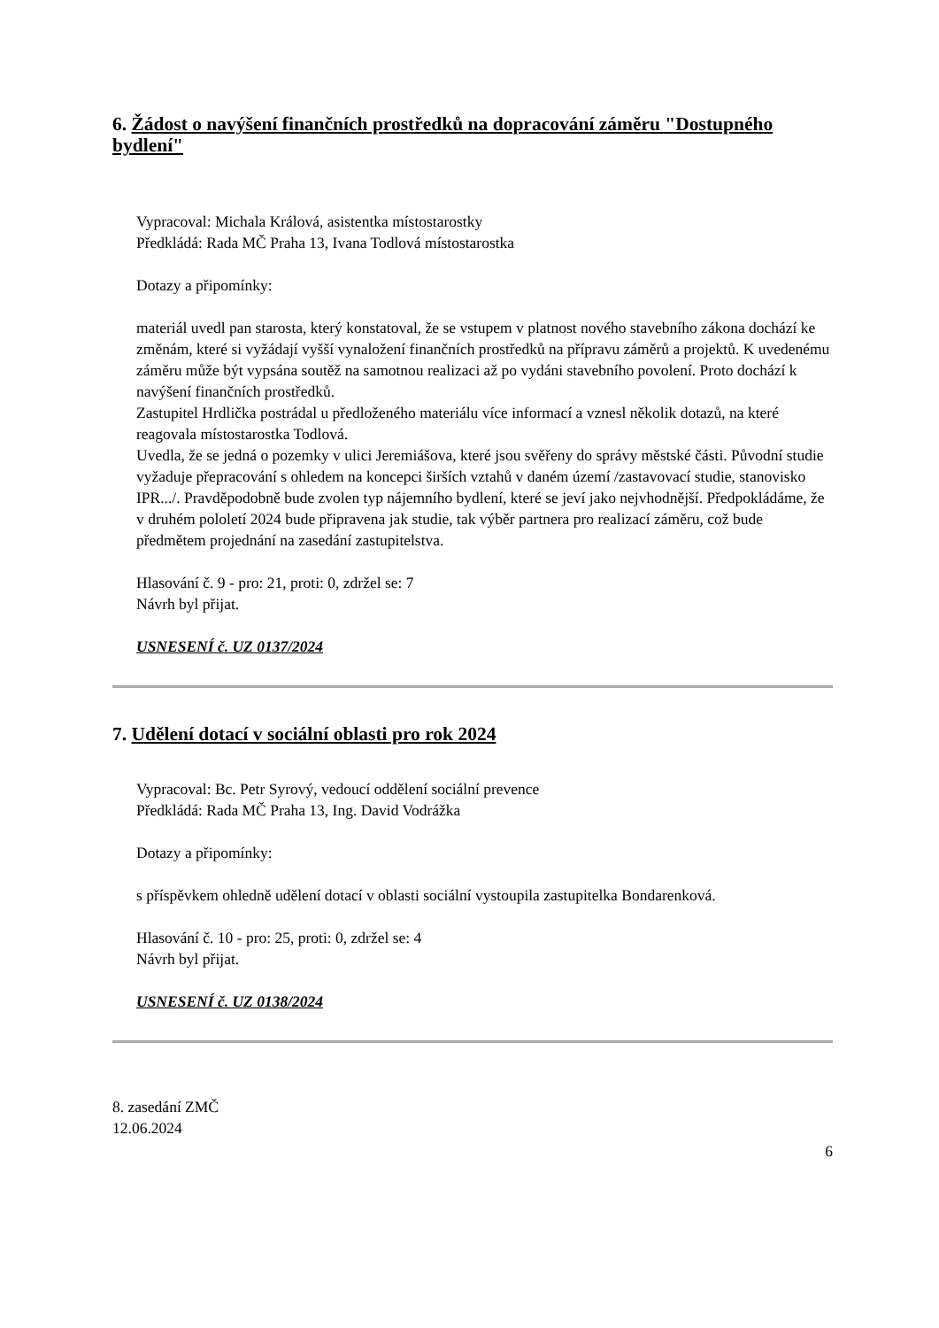6. Žádost o navýšení finančních prostředků na dopracování záměru "Dostupného bydlení"
Vypracoval: Michala Králová, asistentka místostarostky
Předkládá: Rada MČ Praha 13, Ivana Todlová místostarostka
Dotazy a připomínky:
materiál uvedl pan starosta, který konstatoval, že se vstupem v platnost nového stavebního zákona dochází ke změnám, které si vyžádají vyšší vynaložení finančních prostředků na přípravu záměrů a projektů. K uvedenému záměru může být vypsána soutěž na samotnou realizaci až po vydáni stavebního povolení. Proto dochází k navýšení finančních prostředků.
Zastupitel Hrdlička postrádal u předloženého materiálu více informací a vznesl několik dotazů, na které reagovala místostarostka Todlová.
Uvedla, že se jedná o pozemky v ulici Jeremiášova, které jsou svěřeny do správy městské části. Původní studie vyžaduje přepracování s ohledem na koncepci širších vztahů v daném území /zastavovací studie, stanovisko IPR.../. Pravděpodobně bude zvolen typ nájemního bydlení, které se jeví jako nejvhodnější. Předpokládáme, že v druhém pololetí 2024 bude připravena jak studie, tak výběr partnera pro realizací záměru, což bude předmětem projednání na zasedání zastupitelstva.
Hlasování č. 9 - pro: 21, proti: 0, zdržel se: 7
Návrh byl přijat.
USNESENÍ č. UZ 0137/2024
7. Udělení dotací v sociální oblasti pro rok 2024
Vypracoval: Bc. Petr Syrový, vedoucí oddělení sociální prevence
Předkládá: Rada MČ Praha 13, Ing. David Vodrážka
Dotazy a připomínky:
s příspěvkem ohledně udělení dotací v oblasti sociální vystoupila zastupitelka Bondarenková.
Hlasování č. 10 - pro: 25, proti: 0, zdržel se: 4
Návrh byl přijat.
USNESENÍ č. UZ 0138/2024
8. zasedání ZMČ
12.06.2024
6